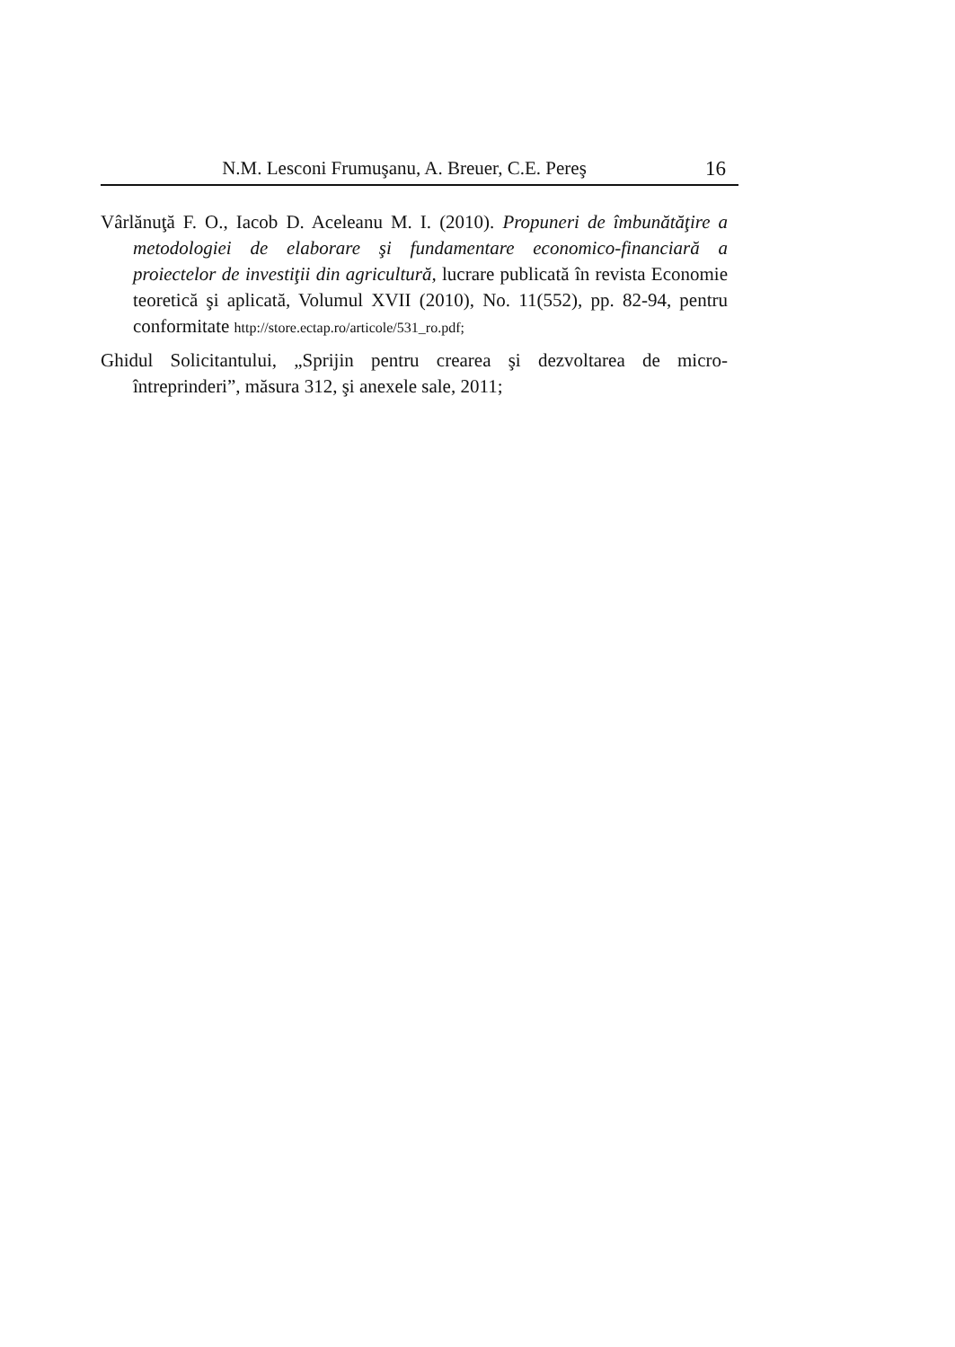N.M. Lesconi Frumuşanu, A. Breuer, C.E. Pereş 16
Vârlănuţă F. O., Iacob D. Aceleanu M. I. (2010). Propuneri de îmbunătăţire a metodologiei de elaborare şi fundamentare economico-financiară a proiectelor de investiţii din agricultură, lucrare publicată în revista Economie teoretică şi aplicată, Volumul XVII (2010), No. 11(552), pp. 82-94, pentru conformitate http://store.ectap.ro/articole/531_ro.pdf;
Ghidul Solicitantului, „Sprijin pentru crearea şi dezvoltarea de micro-întreprinderi”, măsura 312, şi anexele sale, 2011;